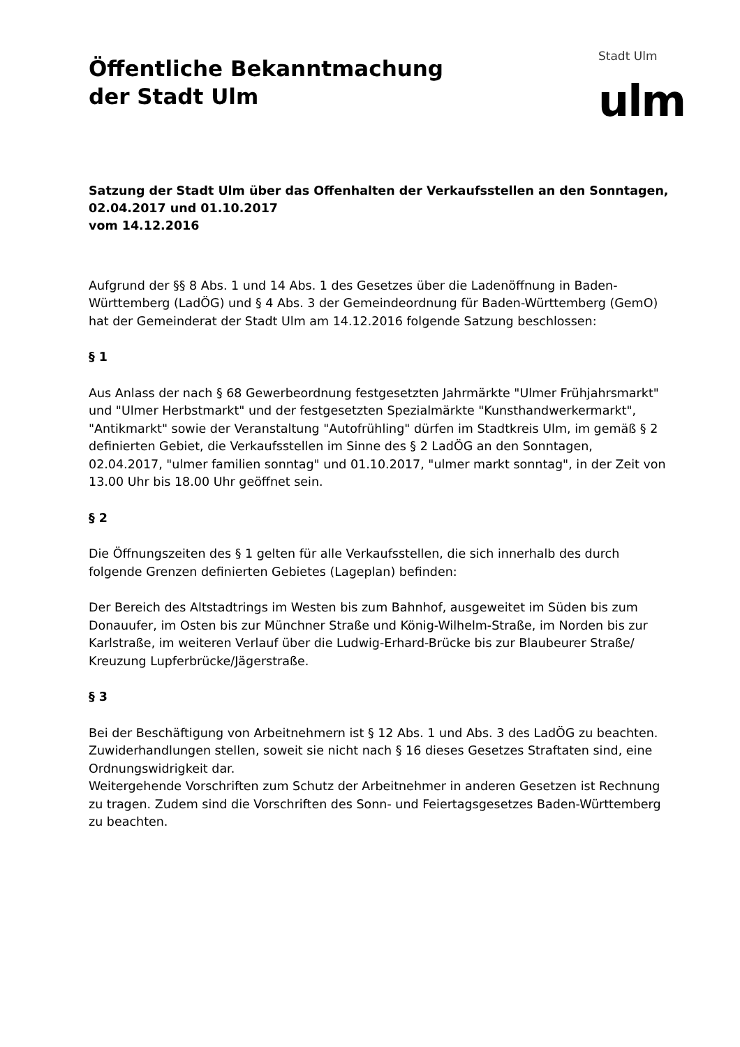Öffentliche Bekanntmachung
der Stadt Ulm
Stadt Ulm
ulm
Satzung der Stadt Ulm über das Offenhalten der Verkaufsstellen an den Sonntagen, 02.04.2017 und 01.10.2017
vom 14.12.2016
Aufgrund der §§ 8 Abs. 1 und 14 Abs. 1 des Gesetzes über die Ladenöffnung in Baden-Württemberg (LadÖG) und § 4 Abs. 3 der Gemeindeordnung für Baden-Württemberg (GemO) hat der Gemeinderat der Stadt Ulm am 14.12.2016 folgende Satzung beschlossen:
§ 1
Aus Anlass der nach § 68 Gewerbeordnung festgesetzten Jahrmärkte "Ulmer Frühjahrsmarkt" und "Ulmer Herbstmarkt" und der festgesetzten Spezialmärkte "Kunsthandwerkermarkt", "Antikmarkt" sowie der Veranstaltung "Autofrühling" dürfen im Stadtkreis Ulm, im gemäß § 2 definierten Gebiet, die Verkaufsstellen im Sinne des § 2 LadÖG an den Sonntagen, 02.04.2017, "ulmer familien sonntag" und 01.10.2017, "ulmer markt sonntag", in der Zeit von 13.00 Uhr bis 18.00 Uhr geöffnet sein.
§ 2
Die Öffnungszeiten des § 1 gelten für alle Verkaufsstellen, die sich innerhalb des durch folgende Grenzen definierten Gebietes (Lageplan) befinden:
Der Bereich des Altstadtrings im Westen bis zum Bahnhof, ausgeweitet im Süden bis zum Donauufer, im Osten bis zur Münchner Straße und König-Wilhelm-Straße, im Norden bis zur Karlstraße, im weiteren Verlauf über die Ludwig-Erhard-Brücke bis zur Blaubeurer Straße/ Kreuzung Lupferbrücke/Jägerstraße.
§ 3
Bei der Beschäftigung von Arbeitnehmern ist § 12 Abs. 1 und Abs. 3 des LadÖG zu beachten. Zuwiderhandlungen stellen, soweit sie nicht nach § 16 dieses Gesetzes Straftaten sind, eine Ordnungswidrigkeit dar.
Weitergehende Vorschriften zum Schutz der Arbeitnehmer in anderen Gesetzen ist Rechnung zu tragen. Zudem sind die Vorschriften des Sonn- und Feiertagsgesetzes Baden-Württemberg zu beachten.